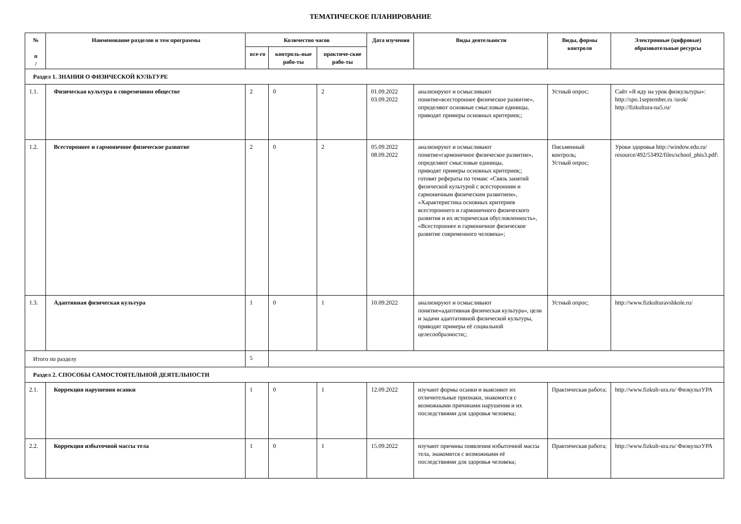ТЕМАТИЧЕСКОЕ ПЛАНИРОВАНИЕ
| № п / | Наименование разделов и тем программы | Количество часов | | | Дата изучения | Виды деятельности | Виды, формы контроля | Электронные (цифровые) образовательные ресурсы |
| --- | --- | --- | --- | --- | --- | --- | --- | --- |
| | | все-го | контроль-ные рабо-ты | практиче-ские рабо-ты | | | | |
| Раздел 1. ЗНАНИЯ О ФИЗИЧЕСКОЙ КУЛЬТУРЕ | | | | | | | | |
| 1.1. | Физическая культура в современном обществе | 2 | 0 | 2 | 01.09.2022 03.09.2022 | анализируют и осмысливают понятие«всестороннее физическое развитие», определяют основные смысловые единицы, приводят примеры основных критериев;; | Устный опрос; | Сайт «Я иду на урок физкультуры»: http://spo.1september.ru /urok/ http://fizkultura-na5.ru/ |
| 1.2. | Всестороннее и гармоничное физическое развитие | 2 | 0 | 2 | 05.09.2022 08.09.2022 | анализируют и осмысливают понятие«гармоничное физическое развитие», определяют смысловые единицы, приводят примеры основных критериев;; готовят рефераты по темам: «Связь занятий физической культурой с всесторонним и гармоничным физическим развитием», «Характеристика основных критериев всестороннего и гармоничного физического развития и их историческая обусловленность», «Всестороннее и гармоничное физическое развитие современного человека»; | Письменный контроль; Устный опрос; | Уроки здоровья http://window.edu.ru/ resource/492/53492/files/school_phis3.pdf\ |
| 1.3. | Адаптивная физическая культура | 1 | 0 | 1 | 10.09.2022 | анализируют и осмысливают понятие«адаптивная физическая культура», цели и задачи адаптативной физической культуры, приводят примеры её социальной целесообразности;; | Устный опрос; | http://www.fizkulturavshkole.ru/ |
| Итого по разделу | | 5 | | | | | | |
| Раздел 2. СПОСОБЫ САМОСТОЯТЕЛЬНОЙ ДЕЯТЕЛЬНОСТИ | | | | | | | | |
| 2.1. | Коррекция нарушения осанки | 1 | 0 | 1 | 12.09.2022 | изучают формы осанки и выясняют их отличительные признаки, знакомятся с возможными причинами нарушения и их последствиями для здоровья человека; | Практическая работа; | http://www.fizkult-ura.ru/ ФизкультУРА |
| 2.2. | Коррекция избыточной массы тела | 1 | 0 | 1 | 15.09.2022 | изучают причины появления избыточной массы тела, знакомятся с возможными её последствиями для здоровья человека; | Практическая работа; | http://www.fizkult-ura.ru/ ФизкультУРА |